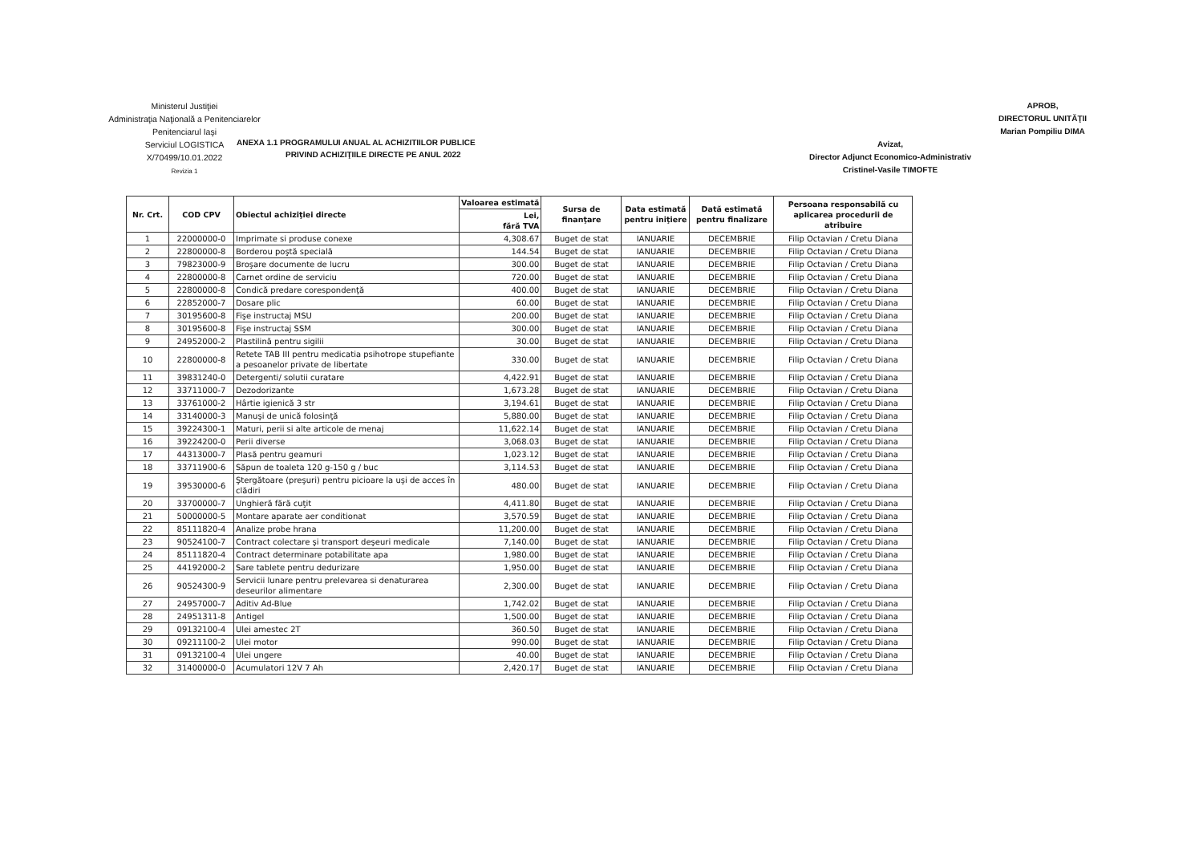Ministerul Justiţiei
Administraţia Naţională a Penitenciarelor
Penitenciarul Iaşi
Serviciul LOGISTICA
X/70499/10.01.2022
Revizia 1
Avizat,
Director Adjunct Economico-Administrativ
Cristinel-Vasile TIMOFTE
APROB,
DIRECTORUL UNITĂŢII
Marian Pompiliu DIMA
ANEXA 1.1 PROGRAMULUI ANUAL AL ACHIZITIILOR PUBLICE
PRIVIND ACHIZIŢIILE DIRECTE PE ANUL 2022
| Nr. Crt. | COD CPV | Obiectul achiziţiei directe | Valoarea estimată | Sursa de finanţare | Data estimată pentru iniţiere | Dată estimată pentru finalizare | Persoana responsabilă cu aplicarea procedurii de atribuire |
| --- | --- | --- | --- | --- | --- | --- | --- |
| | | | Lei, fără TVA | | | | |
| 1 | 22000000-0 | Imprimate si produse conexe | 4,308.67 | Buget de stat | IANUARIE | DECEMBRIE | Filip Octavian / Cretu Diana |
| 2 | 22800000-8 | Borderou poştă specială | 144.54 | Buget de stat | IANUARIE | DECEMBRIE | Filip Octavian / Cretu Diana |
| 3 | 79823000-9 | Broşare documente de lucru | 300.00 | Buget de stat | IANUARIE | DECEMBRIE | Filip Octavian / Cretu Diana |
| 4 | 22800000-8 | Carnet ordine de serviciu | 720.00 | Buget de stat | IANUARIE | DECEMBRIE | Filip Octavian / Cretu Diana |
| 5 | 22800000-8 | Condică predare corespondenţă | 400.00 | Buget de stat | IANUARIE | DECEMBRIE | Filip Octavian / Cretu Diana |
| 6 | 22852000-7 | Dosare plic | 60.00 | Buget de stat | IANUARIE | DECEMBRIE | Filip Octavian / Cretu Diana |
| 7 | 30195600-8 | Fişe instructaj MSU | 200.00 | Buget de stat | IANUARIE | DECEMBRIE | Filip Octavian / Cretu Diana |
| 8 | 30195600-8 | Fişe instructaj SSM | 300.00 | Buget de stat | IANUARIE | DECEMBRIE | Filip Octavian / Cretu Diana |
| 9 | 24952000-2 | Plastilină pentru sigilii | 30.00 | Buget de stat | IANUARIE | DECEMBRIE | Filip Octavian / Cretu Diana |
| 10 | 22800000-8 | Retete TAB III pentru medicatia psihotrope stupefiante a pesoanelor private de libertate | 330.00 | Buget de stat | IANUARIE | DECEMBRIE | Filip Octavian / Cretu Diana |
| 11 | 39831240-0 | Detergenti/ solutii curatare | 4,422.91 | Buget de stat | IANUARIE | DECEMBRIE | Filip Octavian / Cretu Diana |
| 12 | 33711000-7 | Dezodorizante | 1,673.28 | Buget de stat | IANUARIE | DECEMBRIE | Filip Octavian / Cretu Diana |
| 13 | 33761000-2 | Hârtie igienică 3 str | 3,194.61 | Buget de stat | IANUARIE | DECEMBRIE | Filip Octavian / Cretu Diana |
| 14 | 33140000-3 | Manuşi de unică folosinţă | 5,880.00 | Buget de stat | IANUARIE | DECEMBRIE | Filip Octavian / Cretu Diana |
| 15 | 39224300-1 | Maturi, perii si alte articole de menaj | 11,622.14 | Buget de stat | IANUARIE | DECEMBRIE | Filip Octavian / Cretu Diana |
| 16 | 39224200-0 | Perii diverse | 3,068.03 | Buget de stat | IANUARIE | DECEMBRIE | Filip Octavian / Cretu Diana |
| 17 | 44313000-7 | Plasă pentru geamuri | 1,023.12 | Buget de stat | IANUARIE | DECEMBRIE | Filip Octavian / Cretu Diana |
| 18 | 33711900-6 | Săpun de toaleta 120 g-150 g / buc | 3,114.53 | Buget de stat | IANUARIE | DECEMBRIE | Filip Octavian / Cretu Diana |
| 19 | 39530000-6 | Ştergătoare (preşuri) pentru picioare la uşi de acces în clădiri | 480.00 | Buget de stat | IANUARIE | DECEMBRIE | Filip Octavian / Cretu Diana |
| 20 | 33700000-7 | Unghieră fără cuţit | 4,411.80 | Buget de stat | IANUARIE | DECEMBRIE | Filip Octavian / Cretu Diana |
| 21 | 50000000-5 | Montare aparate aer conditionat | 3,570.59 | Buget de stat | IANUARIE | DECEMBRIE | Filip Octavian / Cretu Diana |
| 22 | 85111820-4 | Analize probe hrana | 11,200.00 | Buget de stat | IANUARIE | DECEMBRIE | Filip Octavian / Cretu Diana |
| 23 | 90524100-7 | Contract colectare şi transport deşeuri medicale | 7,140.00 | Buget de stat | IANUARIE | DECEMBRIE | Filip Octavian / Cretu Diana |
| 24 | 85111820-4 | Contract determinare potabilitate apa | 1,980.00 | Buget de stat | IANUARIE | DECEMBRIE | Filip Octavian / Cretu Diana |
| 25 | 44192000-2 | Sare tablete pentru dedurizare | 1,950.00 | Buget de stat | IANUARIE | DECEMBRIE | Filip Octavian / Cretu Diana |
| 26 | 90524300-9 | Servicii lunare pentru prelevarea si denaturarea deseurilor alimentare | 2,300.00 | Buget de stat | IANUARIE | DECEMBRIE | Filip Octavian / Cretu Diana |
| 27 | 24957000-7 | Aditiv Ad-Blue | 1,742.02 | Buget de stat | IANUARIE | DECEMBRIE | Filip Octavian / Cretu Diana |
| 28 | 24951311-8 | Antigel | 1,500.00 | Buget de stat | IANUARIE | DECEMBRIE | Filip Octavian / Cretu Diana |
| 29 | 09132100-4 | Ulei amestec 2T | 360.50 | Buget de stat | IANUARIE | DECEMBRIE | Filip Octavian / Cretu Diana |
| 30 | 09211100-2 | Ulei motor | 990.00 | Buget de stat | IANUARIE | DECEMBRIE | Filip Octavian / Cretu Diana |
| 31 | 09132100-4 | Ulei ungere | 40.00 | Buget de stat | IANUARIE | DECEMBRIE | Filip Octavian / Cretu Diana |
| 32 | 31400000-0 | Acumulatori 12V 7 Ah | 2,420.17 | Buget de stat | IANUARIE | DECEMBRIE | Filip Octavian / Cretu Diana |